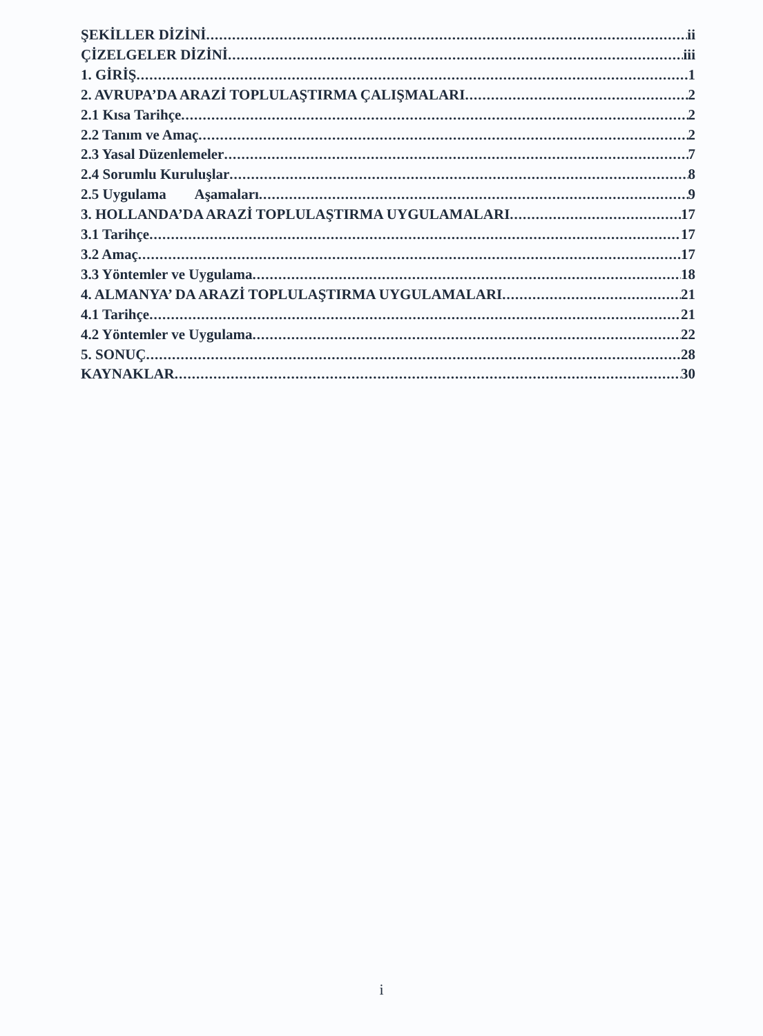ŞEKİLLER DİZİNİ ii
ÇİZELGELER DİZİNİ iii
1. GİRİŞ 1
2. AVRUPA’DA ARAZİ TOPLULAŞTIRMA ÇALIŞMALARI 2
2.1 Kısa Tarihçe 2
2.2 Tanım ve Amaç 2
2.3 Yasal Düzenlemeler 7
2.4 Sorumlu Kuruluşlar 8
2.5 Uygulama Aşamaları 9
3. HOLLANDA’DA ARAZİ TOPLULAŞTIRMA UYGULAMALARI 17
3.1 Tarihçe 17
3.2 Amaç 17
3.3 Yöntemler ve Uygulama 18
4. ALMANYA’ DA ARAZİ TOPLULAŞTIRMA UYGULAMALARI 21
4.1 Tarihçe 21
4.2 Yöntemler ve Uygulama 22
5. SONUÇ 28
KAYNAKLAR 30
i